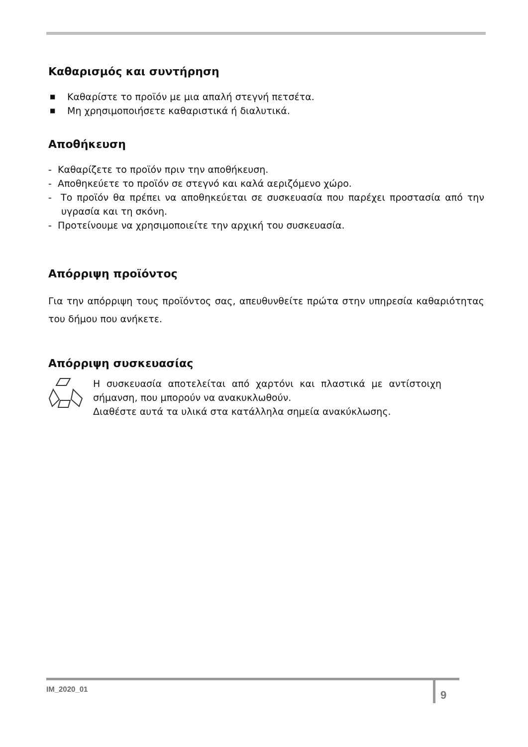Καθαρισμός και συντήρηση
■ Καθαρίστε το προϊόν με μια απαλή στεγνή πετσέτα.
■ Μη χρησιμοποιήσετε καθαριστικά ή διαλυτικά.
Αποθήκευση
- Καθαρίζετε το προϊόν πριν την αποθήκευση.
- Αποθηκεύετε το προϊόν σε στεγνό και καλά αεριζόμενο χώρο.
- Το προϊόν θα πρέπει να αποθηκεύεται σε συσκευασία που παρέχει προστασία από την υγρασία και τη σκόνη.
- Προτείνουμε να χρησιμοποιείτε την αρχική του συσκευασία.
Απόρριψη προϊόντος
Για την απόρριψη τους προϊόντος σας, απευθυνθείτε πρώτα στην υπηρεσία καθαριότητας του δήμου που ανήκετε.
Απόρριψη συσκευασίας
Η συσκευασία αποτελείται από χαρτόνι και πλαστικά με αντίστοιχη σήμανση, που μπορούν να ανακυκλωθούν.
Διαθέστε αυτά τα υλικά στα κατάλληλα σημεία ανακύκλωσης.
IM_2020_01 9